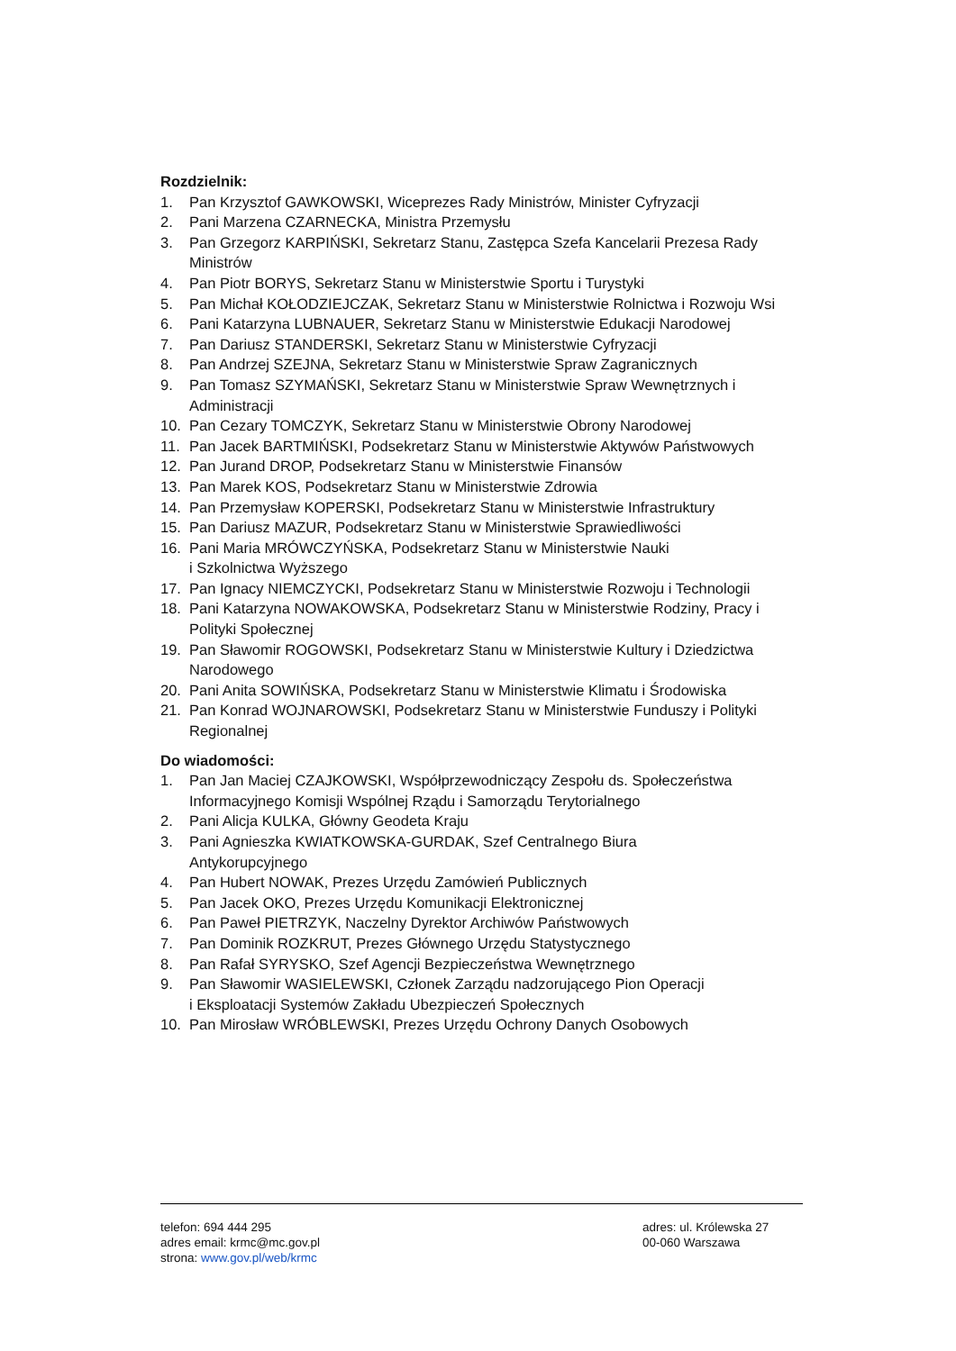Rozdzielnik:
1. Pan Krzysztof GAWKOWSKI, Wiceprezes Rady Ministrów, Minister Cyfryzacji
2. Pani Marzena CZARNECKA, Ministra Przemysłu
3. Pan Grzegorz KARPIŃSKI, Sekretarz Stanu, Zastępca Szefa Kancelarii Prezesa Rady Ministrów
4. Pan Piotr BORYS, Sekretarz Stanu w Ministerstwie Sportu i Turystyki
5. Pan Michał KOŁODZIEJCZAK, Sekretarz Stanu w Ministerstwie Rolnictwa i Rozwoju Wsi
6. Pani Katarzyna LUBNAUER, Sekretarz Stanu w Ministerstwie Edukacji Narodowej
7. Pan Dariusz STANDERSKI, Sekretarz Stanu w Ministerstwie Cyfryzacji
8. Pan Andrzej SZEJNA, Sekretarz Stanu w Ministerstwie Spraw Zagranicznych
9. Pan Tomasz SZYMAŃSKI, Sekretarz Stanu w Ministerstwie Spraw Wewnętrznych i Administracji
10. Pan Cezary TOMCZYK, Sekretarz Stanu w Ministerstwie Obrony Narodowej
11. Pan Jacek BARTMIŃSKI, Podsekretarz Stanu w Ministerstwie Aktywów Państwowych
12. Pan Jurand DROP, Podsekretarz Stanu w Ministerstwie Finansów
13. Pan Marek KOS, Podsekretarz Stanu w Ministerstwie Zdrowia
14. Pan Przemysław KOPERSKI, Podsekretarz Stanu w Ministerstwie Infrastruktury
15. Pan Dariusz MAZUR, Podsekretarz Stanu w Ministerstwie Sprawiedliwości
16. Pani Maria MRÓWCZYŃSKA, Podsekretarz Stanu w Ministerstwie Nauki
i Szkolnictwa Wyższego
17. Pan Ignacy NIEMCZYCKI, Podsekretarz Stanu w Ministerstwie Rozwoju i Technologii
18. Pani Katarzyna NOWAKOWSKA, Podsekretarz Stanu w Ministerstwie Rodziny, Pracy i Polityki Społecznej
19. Pan Sławomir ROGOWSKI, Podsekretarz Stanu w Ministerstwie Kultury i Dziedzictwa Narodowego
20. Pani Anita SOWIŃSKA, Podsekretarz Stanu w Ministerstwie Klimatu i Środowiska
21. Pan Konrad WOJNAROWSKI, Podsekretarz Stanu w Ministerstwie Funduszy i Polityki Regionalnej
Do wiadomości:
1. Pan Jan Maciej CZAJKOWSKI, Współprzewodniczący Zespołu ds. Społeczeństwa Informacyjnego Komisji Wspólnej Rządu i Samorządu Terytorialnego
2. Pani Alicja KULKA, Główny Geodeta Kraju
3. Pani Agnieszka KWIATKOWSKA-GURDAK, Szef Centralnego Biura
Antykorupcyjnego
4. Pan Hubert NOWAK, Prezes Urzędu Zamówień Publicznych
5. Pan Jacek OKO, Prezes Urzędu Komunikacji Elektronicznej
6. Pan Paweł PIETRZYK, Naczelny Dyrektor Archiwów Państwowych
7. Pan Dominik ROZKRUT, Prezes Głównego Urzędu Statystycznego
8. Pan Rafał SYRYSKO, Szef Agencji Bezpieczeństwa Wewnętrznego
9. Pan Sławomir WASIELEWSKI, Członek Zarządu nadzorującego Pion Operacji
i Eksploatacji Systemów Zakładu Ubezpieczeń Społecznych
10. Pan Mirosław WRÓBLEWSKI, Prezes Urzędu Ochrony Danych Osobowych
telefon: 694 444 295
adres email: krmc@mc.gov.pl
strona: www.gov.pl/web/krmc
adres: ul. Królewska 27
00-060 Warszawa